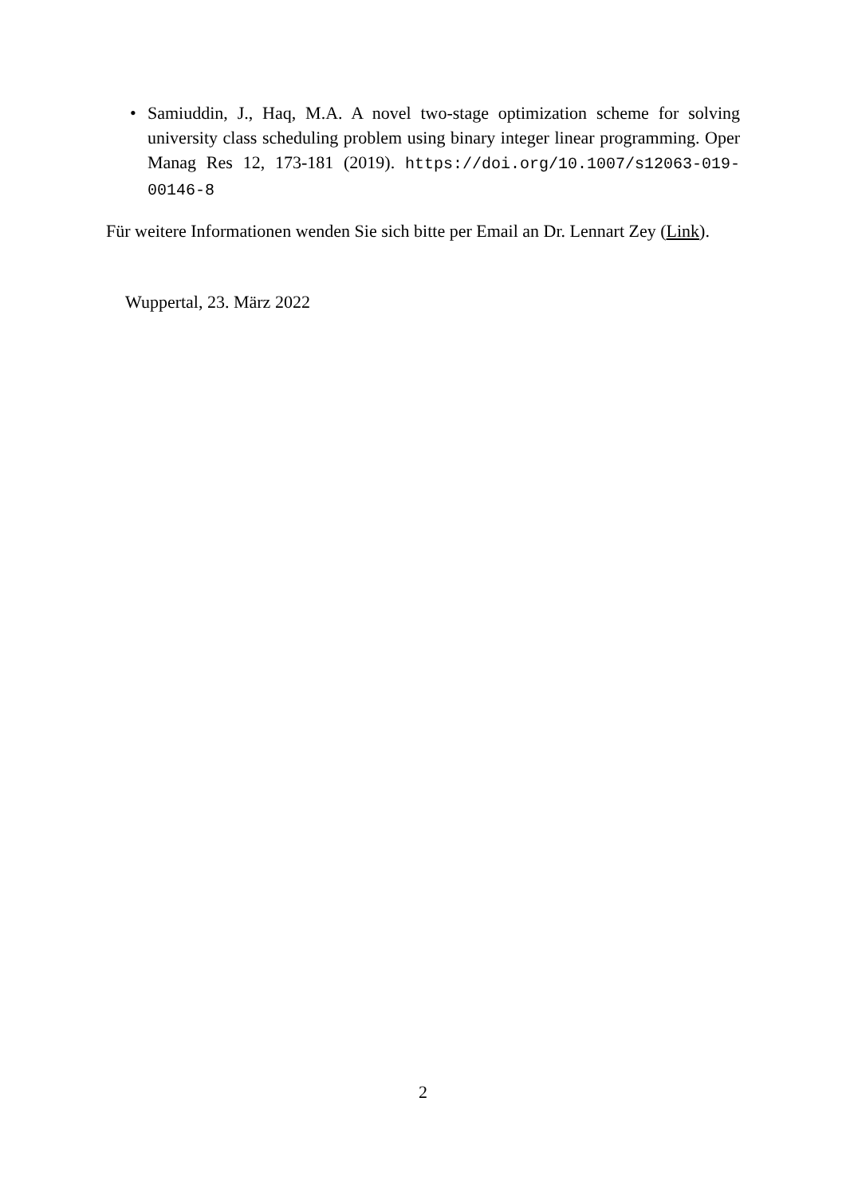• Samiuddin, J., Haq, M.A. A novel two-stage optimization scheme for solving university class scheduling problem using binary integer linear programming. Oper Manag Res 12, 173-181 (2019). https://doi.org/10.1007/s12063-019-00146-8
Für weitere Informationen wenden Sie sich bitte per Email an Dr. Lennart Zey (Link).
Wuppertal, 23. März 2022
2